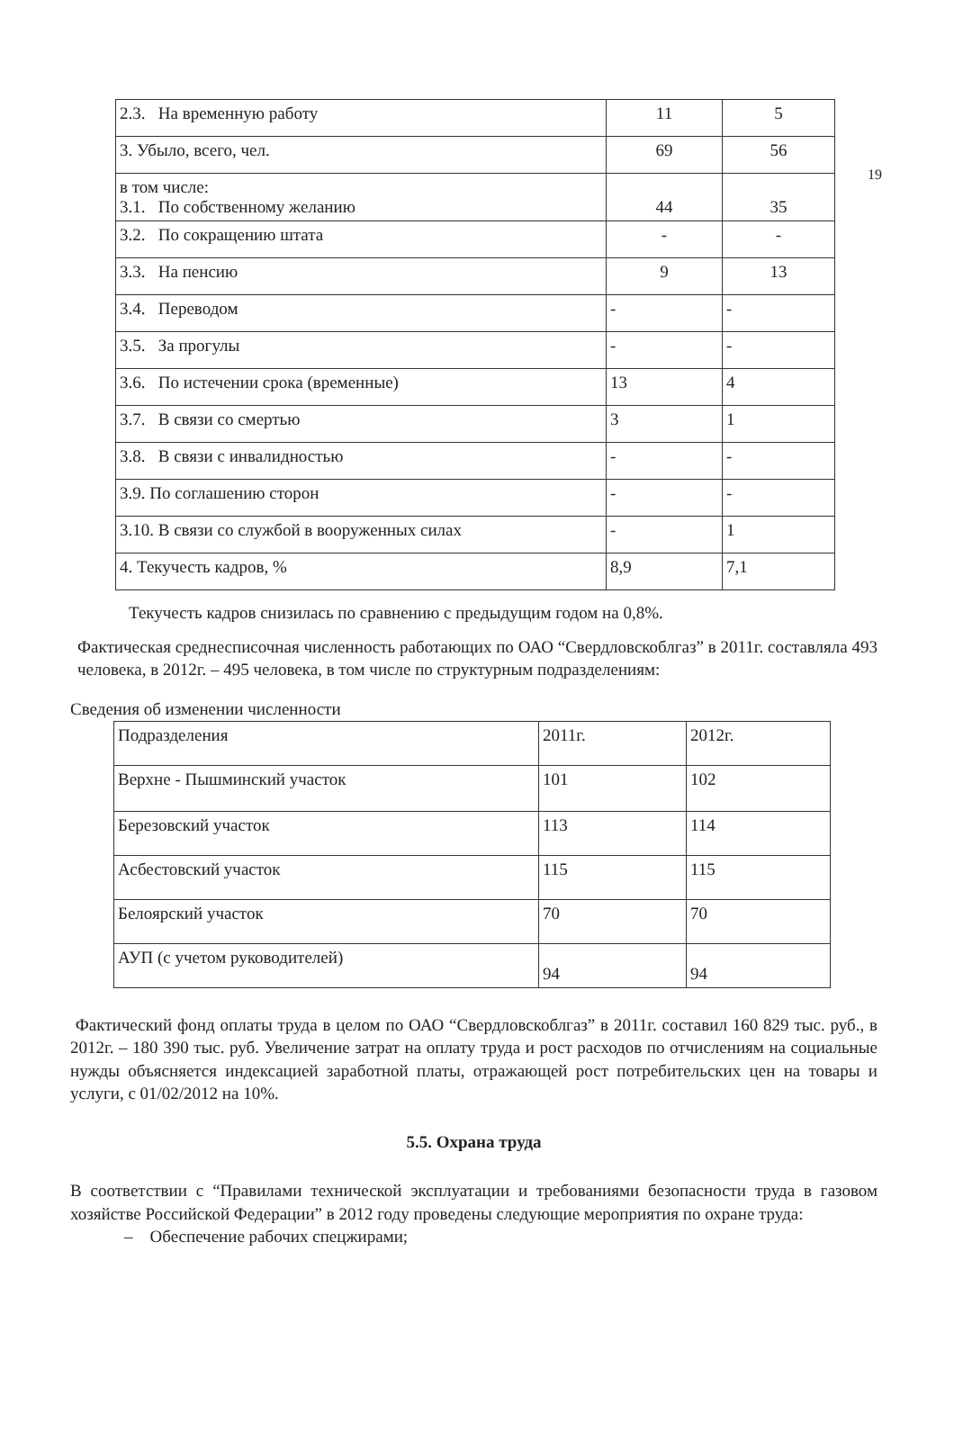19
| 2.3. На временную работу | 11 | 5 |
| 3. Убыло, всего, чел. | 69 | 56 |
| в том числе: 3.1. По собственному желанию | 44 | 35 |
| 3.2. По сокращению штата | - | - |
| 3.3. На пенсию | 9 | 13 |
| 3.4. Переводом | - | - |
| 3.5. За прогулы | - | - |
| 3.6. По истечении срока (временные) | 13 | 4 |
| 3.7. В связи со смертью | 3 | 1 |
| 3.8. В связи с инвалидностью | - | - |
| 3.9. По соглашению сторон | - | - |
| 3.10. В связи со службой в вооруженных силах | - | 1 |
| 4. Текучесть кадров, % | 8,9 | 7,1 |
Текучесть кадров снизилась по сравнению с предыдущим годом на 0,8%.
Фактическая среднесписочная численность работающих по ОАО “Свердловскоблгаз” в 2011г. составляла 493 человека, в 2012г. – 495 человека, в том числе по структурным подразделениям:
Сведения об изменении численности
| Подразделения | 2011г. | 2012г. |
| Верхне - Пышминский участок | 101 | 102 |
| Березовский участок | 113 | 114 |
| Асбестовский участок | 115 | 115 |
| Белоярский участок | 70 | 70 |
| АУП (с учетом руководителей) | 94 | 94 |
Фактический фонд оплаты труда в целом по ОАО “Свердловскоблгаз” в 2011г. составил 160 829 тыс. руб., в 2012г. – 180 390 тыс. руб. Увеличение затрат на оплату труда и рост расходов по отчислениям на социальные нужды объясняется индексацией заработной платы, отражающей рост потребительских цен на товары и услуги, с 01/02/2012 на 10%.
5.5. Охрана труда
В соответствии с “Правилами технической эксплуатации и требованиями безопасности труда в газовом хозяйстве Российской Федерации” в 2012 году проведены следующие мероприятия по охране труда:
– Обеспечение рабочих спецжирами;